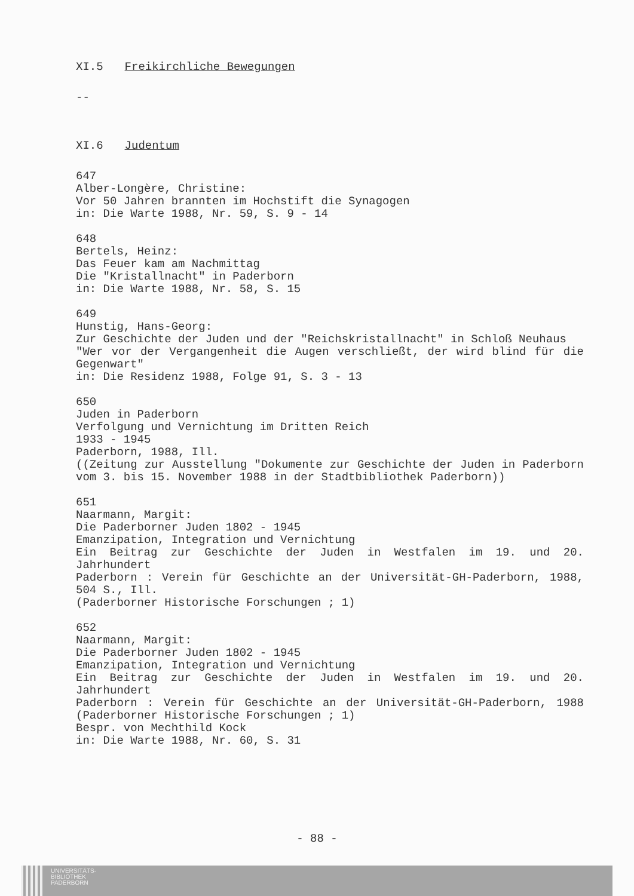XI.5 Freikirchliche Bewegungen
--
XI.6 Judentum
647
Alber-Longère, Christine:
Vor 50 Jahren brannten im Hochstift die Synagogen
in: Die Warte 1988, Nr. 59, S. 9 - 14
648
Bertels, Heinz:
Das Feuer kam am Nachmittag
Die "Kristallnacht" in Paderborn
in: Die Warte 1988, Nr. 58, S. 15
649
Hunstig, Hans-Georg:
Zur Geschichte der Juden und der "Reichskristallnacht" in Schloß Neuhaus
"Wer vor der Vergangenheit die Augen verschließt, der wird blind für die Gegenwart"
in: Die Residenz 1988, Folge 91, S. 3 - 13
650
Juden in Paderborn
Verfolgung und Vernichtung im Dritten Reich
1933 - 1945
Paderborn, 1988, Ill.
((Zeitung zur Ausstellung "Dokumente zur Geschichte der Juden in Paderborn vom 3. bis 15. November 1988 in der Stadtbibliothek Paderborn))
651
Naarmann, Margit:
Die Paderborner Juden 1802 - 1945
Emanzipation, Integration und Vernichtung
Ein Beitrag zur Geschichte der Juden in Westfalen im 19. und 20. Jahrhundert
Paderborn : Verein für Geschichte an der Universität-GH-Paderborn, 1988, 504 S., Ill.
(Paderborner Historische Forschungen ; 1)
652
Naarmann, Margit:
Die Paderborner Juden 1802 - 1945
Emanzipation, Integration und Vernichtung
Ein Beitrag zur Geschichte der Juden in Westfalen im 19. und 20. Jahrhundert
Paderborn : Verein für Geschichte an der Universität-GH-Paderborn, 1988 (Paderborner Historische Forschungen ; 1)
Bespr. von Mechthild Kock
in: Die Warte 1988, Nr. 60, S. 31
- 88 -
UNIVERSITÄTS-
BIBLIOTHEK
PADERBORN